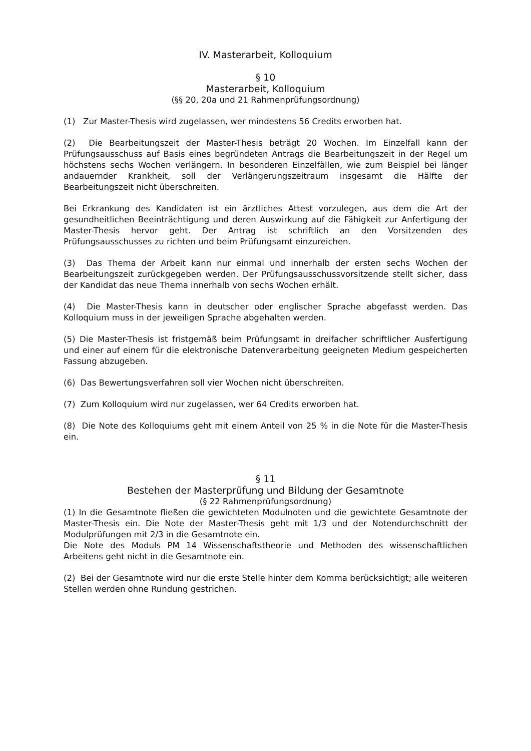IV. Masterarbeit, Kolloquium
§ 10
Masterarbeit, Kolloquium
(§§ 20, 20a und 21 Rahmenprüfungsordnung)
(1) Zur Master-Thesis wird zugelassen, wer mindestens 56 Credits erworben hat.
(2) Die Bearbeitungszeit der Master-Thesis beträgt 20 Wochen. Im Einzelfall kann der Prüfungsausschuss auf Basis eines begründeten Antrags die Bearbeitungszeit in der Regel um höchstens sechs Wochen verlängern. In besonderen Einzelfällen, wie zum Beispiel bei länger andauernder Krankheit, soll der Verlängerungszeitraum insgesamt die Hälfte der Bearbeitungszeit nicht überschreiten.
Bei Erkrankung des Kandidaten ist ein ärztliches Attest vorzulegen, aus dem die Art der gesundheitlichen Beeinträchtigung und deren Auswirkung auf die Fähigkeit zur Anfertigung der Master-Thesis hervor geht. Der Antrag ist schriftlich an den Vorsitzenden des Prüfungsausschusses zu richten und beim Prüfungsamt einzureichen.
(3) Das Thema der Arbeit kann nur einmal und innerhalb der ersten sechs Wochen der Bearbeitungszeit zurückgegeben werden. Der Prüfungsausschussvorsitzende stellt sicher, dass der Kandidat das neue Thema innerhalb von sechs Wochen erhält.
(4) Die Master-Thesis kann in deutscher oder englischer Sprache abgefasst werden. Das Kolloquium muss in der jeweiligen Sprache abgehalten werden.
(5) Die Master-Thesis ist fristgemäß beim Prüfungsamt in dreifacher schriftlicher Ausfertigung und einer auf einem für die elektronische Datenverarbeitung geeigneten Medium gespeicherten Fassung abzugeben.
(6) Das Bewertungsverfahren soll vier Wochen nicht überschreiten.
(7) Zum Kolloquium wird nur zugelassen, wer 64 Credits erworben hat.
(8) Die Note des Kolloquiums geht mit einem Anteil von 25 % in die Note für die Master-Thesis ein.
§ 11
Bestehen der Masterprüfung und Bildung der Gesamtnote
(§ 22 Rahmenprüfungsordnung)
(1) In die Gesamtnote fließen die gewichteten Modulnoten und die gewichtete Gesamtnote der Master-Thesis ein. Die Note der Master-Thesis geht mit 1/3 und der Notendurchschnitt der Modulprüfungen mit 2/3 in die Gesamtnote ein.
Die Note des Moduls PM 14 Wissenschaftstheorie und Methoden des wissenschaftlichen Arbeitens geht nicht in die Gesamtnote ein.
(2) Bei der Gesamtnote wird nur die erste Stelle hinter dem Komma berücksichtigt; alle weiteren Stellen werden ohne Rundung gestrichen.